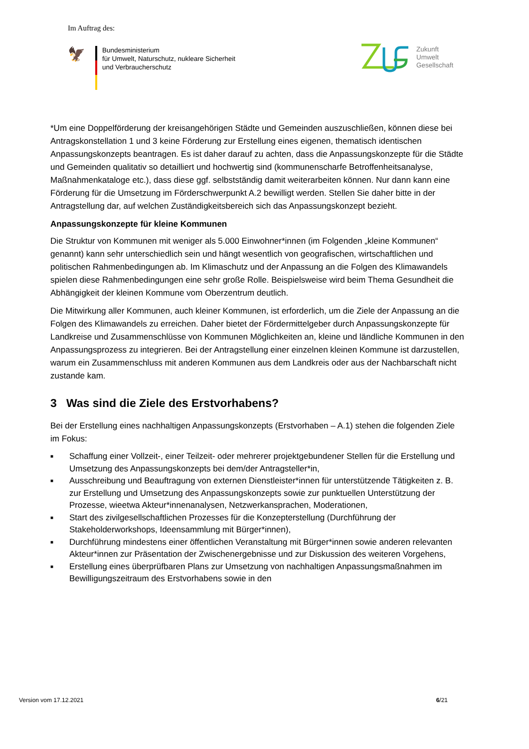Im Auftrag des:
🦅
Bundesministerium
für Umwelt, Naturschutz, nukleare Sicherheit
und Verbraucherschutz
Zukunft
Umwelt
Gesellschaft
*Um eine Doppelförderung der kreisangehörigen Städte und Gemeinden auszuschließen, können diese bei Antragskonstellation 1 und 3 keine Förderung zur Erstellung eines eigenen, thematisch identischen Anpassungskonzepts beantragen. Es ist daher darauf zu achten, dass die Anpassungskonzepte für die Städte und Gemeinden qualitativ so detailliert und hochwertig sind (kommunenscharfe Betroffenheitsanalyse, Maßnahmenkataloge etc.), dass diese ggf. selbstständig damit weiterarbeiten können. Nur dann kann eine Förderung für die Umsetzung im Förderschwerpunkt A.2 bewilligt werden. Stellen Sie daher bitte in der Antragstellung dar, auf welchen Zuständigkeitsbereich sich das Anpassungskonzept bezieht.
Anpassungskonzepte für kleine Kommunen
Die Struktur von Kommunen mit weniger als 5.000 Einwohner*innen (im Folgenden „kleine Kommunen“ genannt) kann sehr unterschiedlich sein und hängt wesentlich von geografischen, wirtschaftlichen und politischen Rahmenbedingungen ab. Im Klimaschutz und der Anpassung an die Folgen des Klimawandels spielen diese Rahmenbedingungen eine sehr große Rolle. Beispielsweise wird beim Thema Gesundheit die Abhängigkeit der kleinen Kommune vom Oberzentrum deutlich.
Die Mitwirkung aller Kommunen, auch kleiner Kommunen, ist erforderlich, um die Ziele der Anpassung an die Folgen des Klimawandels zu erreichen. Daher bietet der Fördermittelgeber durch Anpassungskonzepte für Landkreise und Zusammenschlüsse von Kommunen Möglichkeiten an, kleine und ländliche Kommunen in den Anpassungsprozess zu integrieren. Bei der Antragstellung einer einzelnen kleinen Kommune ist darzustellen, warum ein Zusammenschluss mit anderen Kommunen aus dem Landkreis oder aus der Nachbarschaft nicht zustande kam.
3 Was sind die Ziele des Erstvorhabens?
Bei der Erstellung eines nachhaltigen Anpassungskonzepts (Erstvorhaben – A.1) stehen die folgenden Ziele im Fokus:
■ Schaffung einer Vollzeit-, einer Teilzeit- oder mehrerer projektgebundener Stellen für die Erstellung und Umsetzung des Anpassungskonzepts bei dem/der Antragsteller*in,
■ Ausschreibung und Beauftragung von externen Dienstleister*innen für unterstützende Tätigkeiten z. B. zur Erstellung und Umsetzung des Anpassungskonzepts sowie zur punktuellen Unterstützung der Prozesse, wieetwa Akteur*innenanalysen, Netzwerkansprachen, Moderationen,
■ Start des zivilgesellschaftlichen Prozesses für die Konzepterstellung (Durchführung der Stakeholderworkshops, Ideensammlung mit Bürger*innen),
■ Durchführung mindestens einer öffentlichen Veranstaltung mit Bürger*innen sowie anderen relevanten Akteur*innen zur Präsentation der Zwischenergebnisse und zur Diskussion des weiteren Vorgehens,
■ Erstellung eines überprüfbaren Plans zur Umsetzung von nachhaltigen Anpassungsmaßnahmen im Bewilligungszeitraum des Erstvorhabens sowie in den
Version vom 17.12.2021 6/21